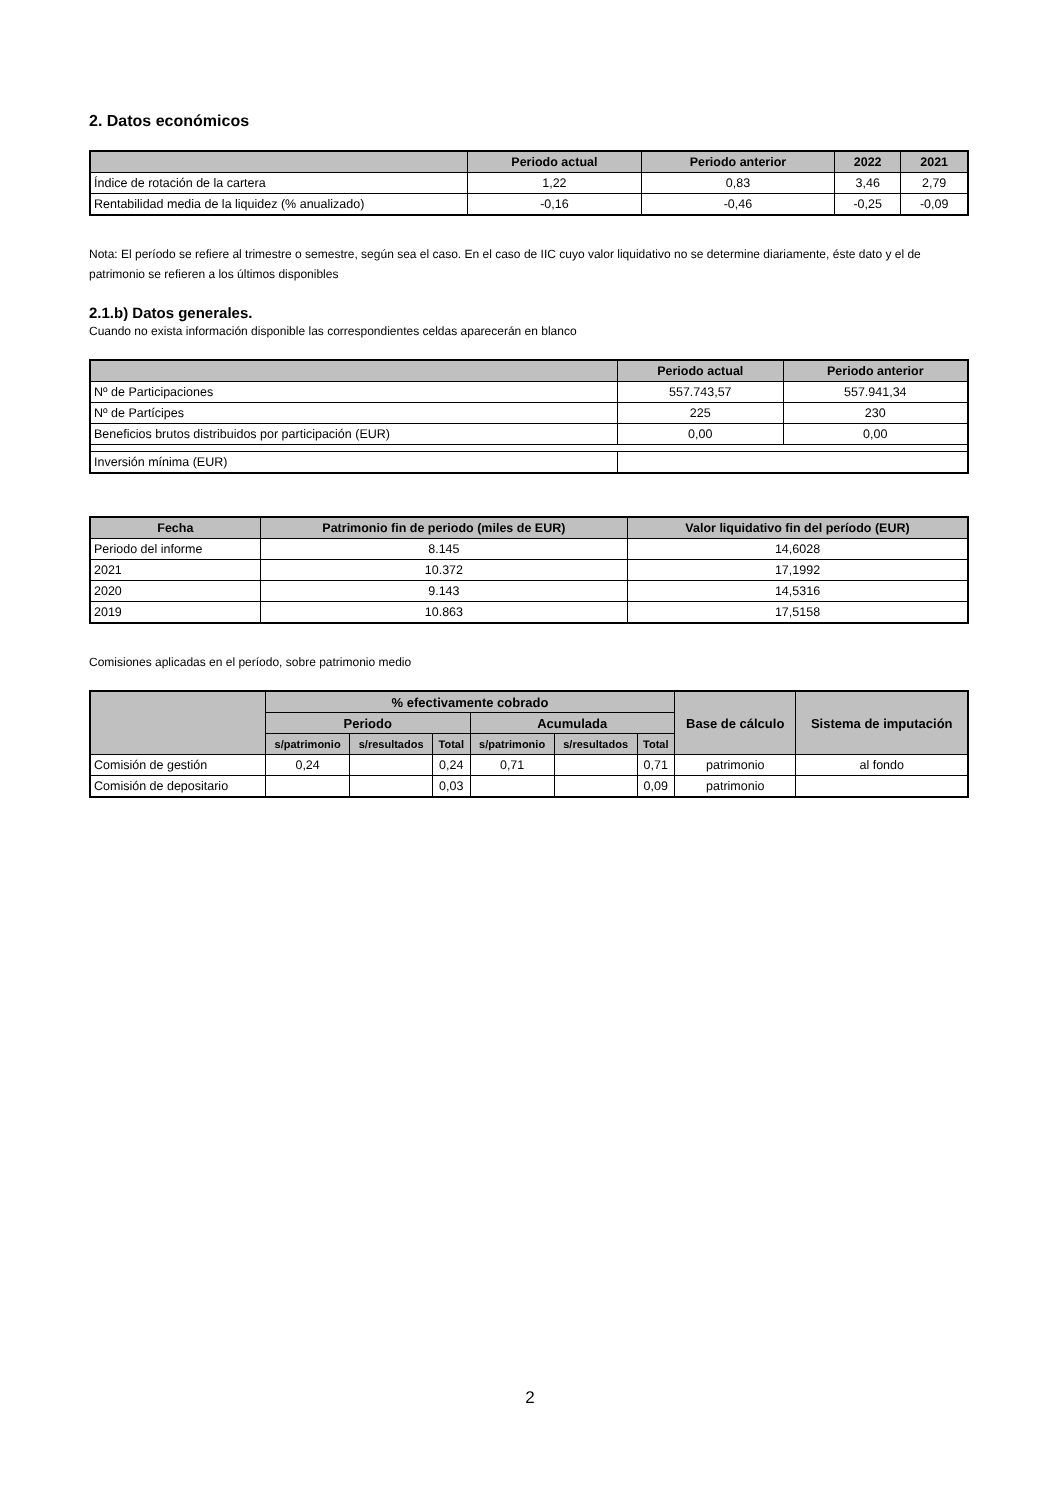2. Datos económicos
| | Periodo actual | Periodo anterior | 2022 | 2021 |
| --- | --- | --- | --- | --- |
| Índice de rotación de la cartera | 1,22 | 0,83 | 3,46 | 2,79 |
| Rentabilidad media de la liquidez (% anualizado) | -0,16 | -0,46 | -0,25 | -0,09 |
Nota: El período se refiere al trimestre o semestre, según sea el caso. En el caso de IIC cuyo valor liquidativo no se determine diariamente, éste dato y el de patrimonio se refieren a los últimos disponibles
2.1.b) Datos generales.
Cuando no exista información disponible las correspondientes celdas aparecerán en blanco
| | Periodo actual | Periodo anterior |
| --- | --- | --- |
| Nº de Participaciones | 557.743,57 | 557.941,34 |
| Nº de Partícipes | 225 | 230 |
| Beneficios brutos distribuidos por participación (EUR) | 0,00 | 0,00 |
| Inversión mínima (EUR) | | |
| Fecha | Patrimonio fin de periodo (miles de EUR) | Valor liquidativo fin del período (EUR) |
| --- | --- | --- |
| Periodo del informe | 8.145 | 14,6028 |
| 2021 | 10.372 | 17,1992 |
| 2020 | 9.143 | 14,5316 |
| 2019 | 10.863 | 17,5158 |
Comisiones aplicadas en el período, sobre patrimonio medio
| | % efectivamente cobrado | | | | | | Base de cálculo | Sistema de imputación |
| --- | --- | --- | --- | --- | --- | --- | --- | --- |
| | Periodo | | | Acumulada | | | | |
| | s/patrimonio | s/resultados | Total | s/patrimonio | s/resultados | Total | | |
| Comisión de gestión | 0,24 | | 0,24 | 0,71 | | 0,71 | patrimonio | al fondo |
| Comisión de depositario | | | 0,03 | | | 0,09 | patrimonio | |
2